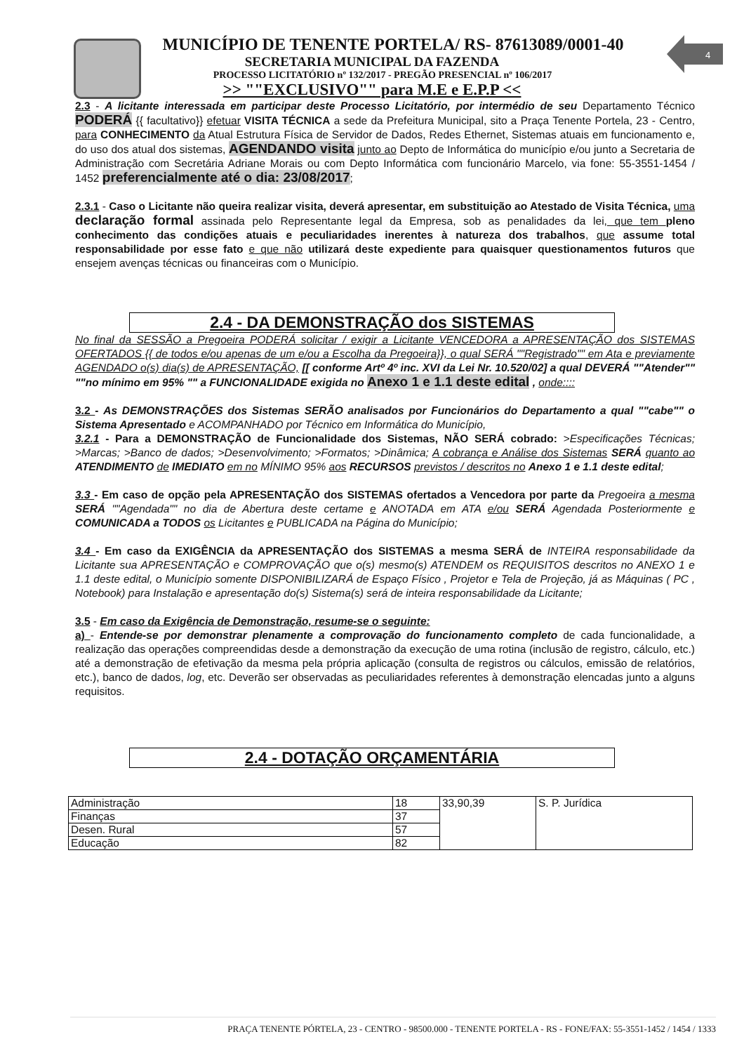4
MUNICÍPIO DE TENENTE PORTELA/ RS- 87613089/0001-40
SECRETARIA MUNICIPAL DA FAZENDA
PROCESSO LICITATÓRIO nº 132/2017 - PREGÃO PRESENCIAL nº 106/2017
>> ""EXCLUSIVO"" para M.E e E.P.P <<
2.3 - A licitante interessada em participar deste Processo Licitatório, por intermédio de seu Departamento Técnico PODERÁ {{ facultativo}} efetuar VISITA TÉCNICA a sede da Prefeitura Municipal, sito a Praça Tenente Portela, 23 - Centro, para CONHECIMENTO da Atual Estrutura Física de Servidor de Dados, Redes Ethernet, Sistemas atuais em funcionamento e, do uso dos atual dos sistemas, AGENDANDO visita junto ao Depto de Informática do município e/ou junto a Secretaria de Administração com Secretária Adriane Morais ou com Depto Informática com funcionário Marcelo, via fone: 55-3551-1454 / 1452 preferencialmente até o dia: 23/08/2017;
2.3.1 - Caso o Licitante não queira realizar visita, deverá apresentar, em substituição ao Atestado de Visita Técnica, uma declaração formal assinada pelo Representante legal da Empresa, sob as penalidades da lei, que tem pleno conhecimento das condições atuais e peculiaridades inerentes à natureza dos trabalhos, que assume total responsabilidade por esse fato e que não utilizará deste expediente para quaisquer questionamentos futuros que ensejem avenças técnicas ou financeiras com o Município.
2.4 - DA DEMONSTRAÇÃO dos SISTEMAS
No final da SESSÃO a Pregoeira PODERÁ solicitar / exigir a Licitante VENCEDORA a APRESENTAÇÃO dos SISTEMAS OFERTADOS {{ de todos e/ou apenas de um e/ou a Escolha da Pregoeira}}, o qual SERÁ ""Registrado"" em Ata e previamente AGENDADO o(s) dia(s) de APRESENTAÇÃO, [[ conforme Artº 4º inc. XVI da Lei Nr. 10.520/02] a qual DEVERÁ ""Atender"" ""no mínimo em 95% "" a FUNCIONALIDADE exigida no Anexo 1 e 1.1 deste edital , onde::::
3.2 - As DEMONSTRAÇÕES dos Sistemas SERÃO analisados por Funcionários do Departamento a qual ""cabe"" o Sistema Apresentado e ACOMPANHADO por Técnico em Informática do Município,
3.2.1 - Para a DEMONSTRAÇÃO de Funcionalidade dos Sistemas, NÃO SERÁ cobrado: >Especificações Técnicas; >Marcas; >Banco de dados; >Desenvolvimento; >Formatos; >Dinâmica; A cobrança e Análise dos Sistemas SERÁ quanto ao ATENDIMENTO de IMEDIATO em no MÍNIMO 95% aos RECURSOS previstos / descritos no Anexo 1 e 1.1 deste edital;
3.3 - Em caso de opção pela APRESENTAÇÃO dos SISTEMAS ofertados a Vencedora por parte da Pregoeira a mesma SERÁ ""Agendada"" no dia de Abertura deste certame e ANOTADA em ATA e/ou SERÁ Agendada Posteriormente e COMUNICADA a TODOS os Licitantes e PUBLICADA na Página do Município;
3.4 - Em caso da EXIGÊNCIA da APRESENTAÇÃO dos SISTEMAS a mesma SERÁ de INTEIRA responsabilidade da Licitante sua APRESENTAÇÃO e COMPROVAÇÃO que o(s) mesmo(s) ATENDEM os REQUISITOS descritos no ANEXO 1 e 1.1 deste edital, o Município somente DISPONIBILIZARÁ de Espaço Físico , Projetor e Tela de Projeção, já as Máquinas ( PC , Notebook) para Instalação e apresentação do(s) Sistema(s) será de inteira responsabilidade da Licitante;
3.5 - Em caso da Exigência de Demonstração, resume-se o seguinte:
a) - Entende-se por demonstrar plenamente a comprovação do funcionamento completo de cada funcionalidade, a realização das operações compreendidas desde a demonstração da execução de uma rotina (inclusão de registro, cálculo, etc.) até a demonstração de efetivação da mesma pela própria aplicação (consulta de registros ou cálculos, emissão de relatórios, etc.), banco de dados, log, etc. Deverão ser observadas as peculiaridades referentes à demonstração elencadas junto a alguns requisitos.
2.4 - DOTAÇÃO ORÇAMENTÁRIA
| Administração | 18 | 33,90,39 | S. P. Jurídica |
| Finanças | 37 | | |
| Desen. Rural | 57 | | |
| Educação | 82 | | |
PRAÇA TENENTE PÓRTELA, 23 - CENTRO - 98500.000 - TENENTE PORTELA - RS - FONE/FAX: 55-3551-1452 / 1454 / 1333